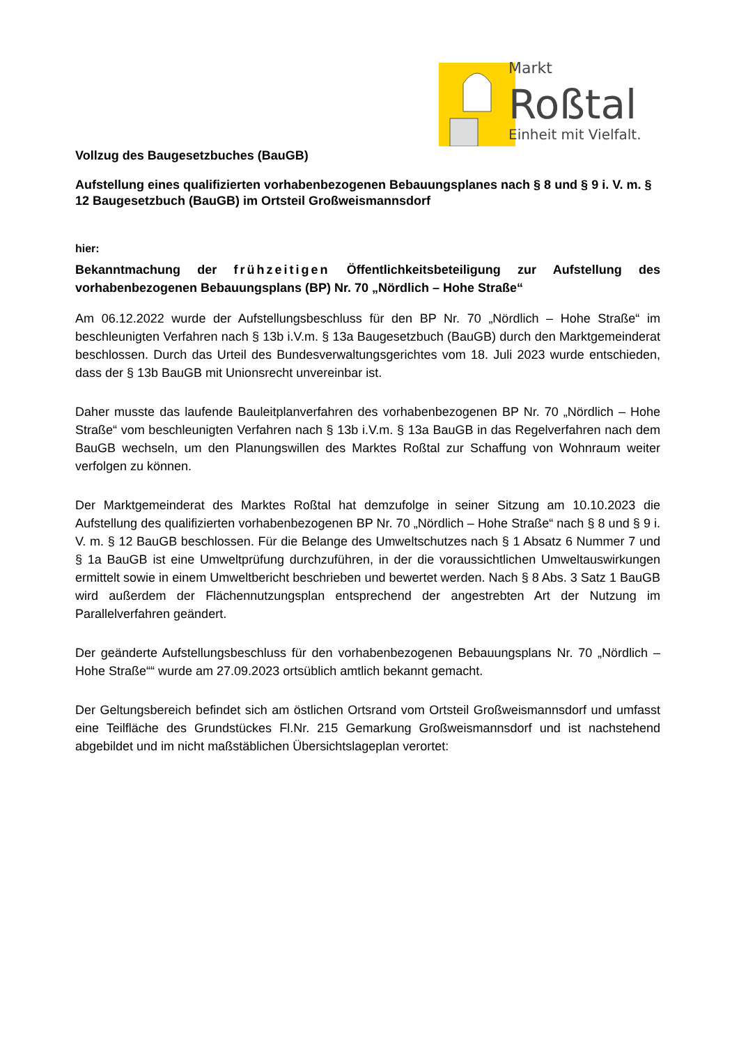Markt
Roßtal
Einheit mit Vielfalt.
Vollzug des Baugesetzbuches (BauGB)
Aufstellung eines qualifizierten vorhabenbezogenen Bebauungsplanes nach § 8 und § 9 i. V. m. § 12 Baugesetzbuch (BauGB) im Ortsteil Großweismannsdorf
hier:
Bekanntmachung der frühzeitigen Öffentlichkeitsbeteiligung zur Aufstellung des vorhabenbezogenen Bebauungsplans (BP) Nr. 70 „Nördlich – Hohe Straße“
Am 06.12.2022 wurde der Aufstellungsbeschluss für den BP Nr. 70 „Nördlich – Hohe Straße“ im beschleunigten Verfahren nach § 13b i.V.m. § 13a Baugesetzbuch (BauGB) durch den Marktgemeinderat beschlossen. Durch das Urteil des Bundesverwaltungsgerichtes vom 18. Juli 2023 wurde entschieden, dass der § 13b BauGB mit Unionsrecht unvereinbar ist.
Daher musste das laufende Bauleitplanverfahren des vorhabenbezogenen BP Nr. 70 „Nördlich – Hohe Straße“ vom beschleunigten Verfahren nach § 13b i.V.m. § 13a BauGB in das Regelverfahren nach dem BauGB wechseln, um den Planungswillen des Marktes Roßtal zur Schaffung von Wohnraum weiter verfolgen zu können.
Der Marktgemeinderat des Marktes Roßtal hat demzufolge in seiner Sitzung am 10.10.2023 die Aufstellung des qualifizierten vorhabenbezogenen BP Nr. 70 „Nördlich – Hohe Straße“ nach § 8 und § 9 i. V. m. § 12 BauGB beschlossen. Für die Belange des Umweltschutzes nach § 1 Absatz 6 Nummer 7 und § 1a BauGB ist eine Umweltprüfung durchzuführen, in der die voraussichtlichen Umweltauswirkungen ermittelt sowie in einem Umweltbericht beschrieben und bewertet werden. Nach § 8 Abs. 3 Satz 1 BauGB wird außerdem der Flächennutzungsplan entsprechend der angestrebten Art der Nutzung im Parallelverfahren geändert.
Der geänderte Aufstellungsbeschluss für den vorhabenbezogenen Bebauungsplans Nr. 70 „Nördlich – Hohe Straße““ wurde am 27.09.2023 ortsüblich amtlich bekannt gemacht.
Der Geltungsbereich befindet sich am östlichen Ortsrand vom Ortsteil Großweismannsdorf und umfasst eine Teilfläche des Grundstückes Fl.Nr. 215 Gemarkung Großweismannsdorf und ist nachstehend abgebildet und im nicht maßstäblichen Übersichtslageplan verortet: